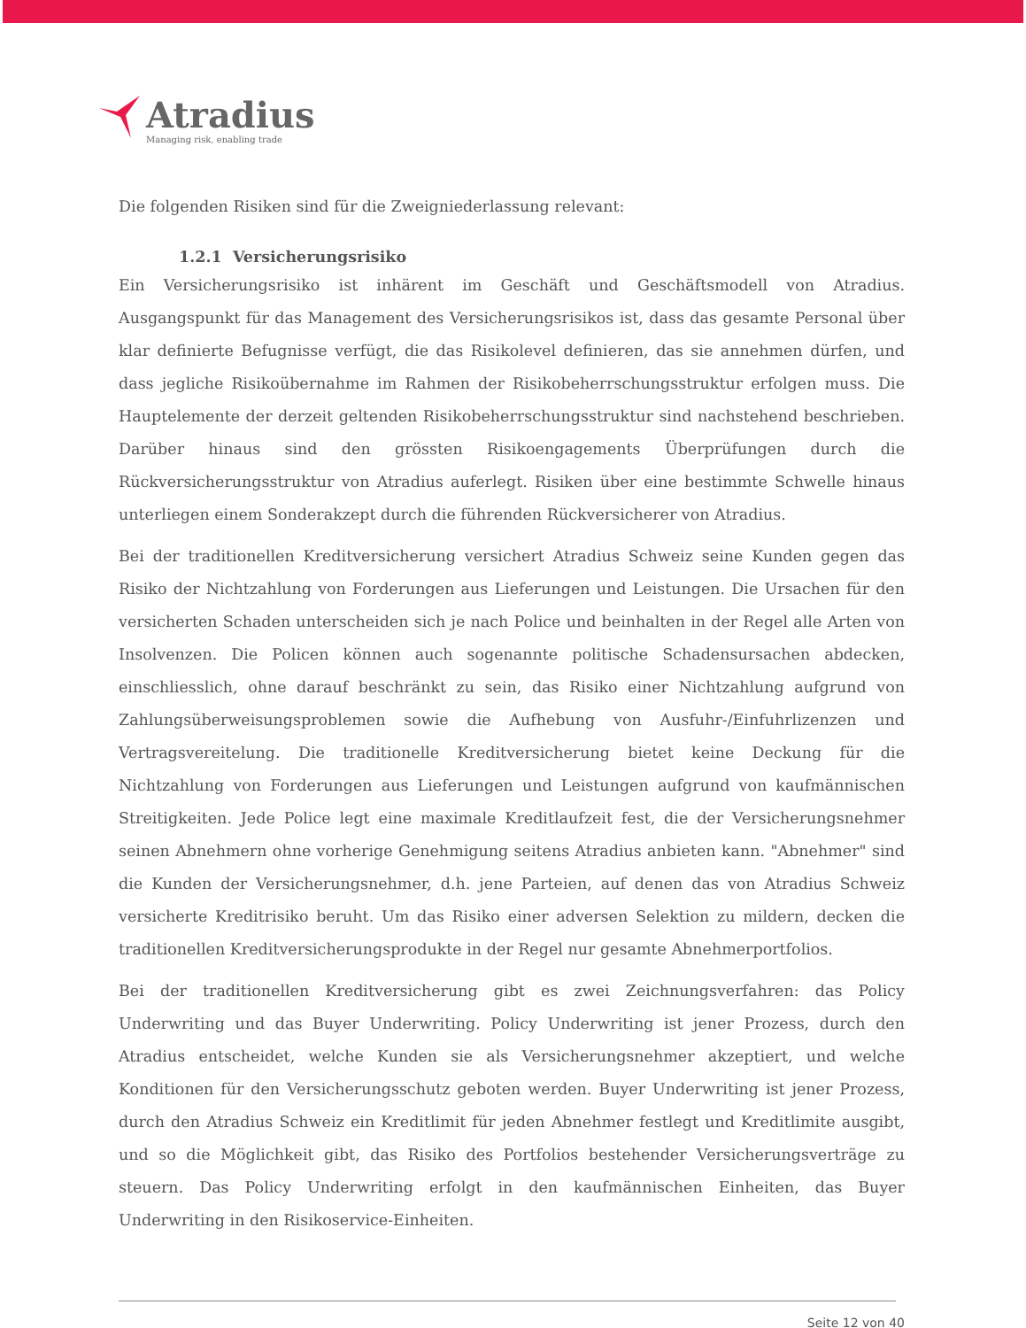Atradius
Managing risk, enabling trade
Die folgenden Risiken sind für die Zweigniederlassung relevant:
1.2.1 Versicherungsrisiko
Ein Versicherungsrisiko ist inhärent im Geschäft und Geschäftsmodell von Atradius. Ausgangspunkt für das Management des Versicherungsrisikos ist, dass das gesamte Personal über klar definierte Befugnisse verfügt, die das Risikolevel definieren, das sie annehmen dürfen, und dass jegliche Risikoübernahme im Rahmen der Risikobeherrschungsstruktur erfolgen muss. Die Hauptelemente der derzeit geltenden Risikobeherrschungsstruktur sind nachstehend beschrieben. Darüber hinaus sind den grössten Risikoengagements Überprüfungen durch die Rückversicherungsstruktur von Atradius auferlegt. Risiken über eine bestimmte Schwelle hinaus unterliegen einem Sonderakzept durch die führenden Rückversicherer von Atradius.
Bei der traditionellen Kreditversicherung versichert Atradius Schweiz seine Kunden gegen das Risiko der Nichtzahlung von Forderungen aus Lieferungen und Leistungen. Die Ursachen für den versicherten Schaden unterscheiden sich je nach Police und beinhalten in der Regel alle Arten von Insolvenzen. Die Policen können auch sogenannte politische Schadensursachen abdecken, einschliesslich, ohne darauf beschränkt zu sein, das Risiko einer Nichtzahlung aufgrund von Zahlungsüberweisungsproblemen sowie die Aufhebung von Ausfuhr-/Einfuhrlizenzen und Vertragsvereitelung. Die traditionelle Kreditversicherung bietet keine Deckung für die Nichtzahlung von Forderungen aus Lieferungen und Leistungen aufgrund von kaufmännischen Streitigkeiten. Jede Police legt eine maximale Kreditlaufzeit fest, die der Versicherungsnehmer seinen Abnehmern ohne vorherige Genehmigung seitens Atradius anbieten kann. "Abnehmer" sind die Kunden der Versicherungsnehmer, d.h. jene Parteien, auf denen das von Atradius Schweiz versicherte Kreditrisiko beruht. Um das Risiko einer adversen Selektion zu mildern, decken die traditionellen Kreditversicherungsprodukte in der Regel nur gesamte Abnehmerportfolios.
Bei der traditionellen Kreditversicherung gibt es zwei Zeichnungsverfahren: das Policy Underwriting und das Buyer Underwriting. Policy Underwriting ist jener Prozess, durch den Atradius entscheidet, welche Kunden sie als Versicherungsnehmer akzeptiert, und welche Konditionen für den Versicherungsschutz geboten werden. Buyer Underwriting ist jener Prozess, durch den Atradius Schweiz ein Kreditlimit für jeden Abnehmer festlegt und Kreditlimite ausgibt, und so die Möglichkeit gibt, das Risiko des Portfolios bestehender Versicherungsverträge zu steuern. Das Policy Underwriting erfolgt in den kaufmännischen Einheiten, das Buyer Underwriting in den Risikoservice-Einheiten.
Seite 12 von 40